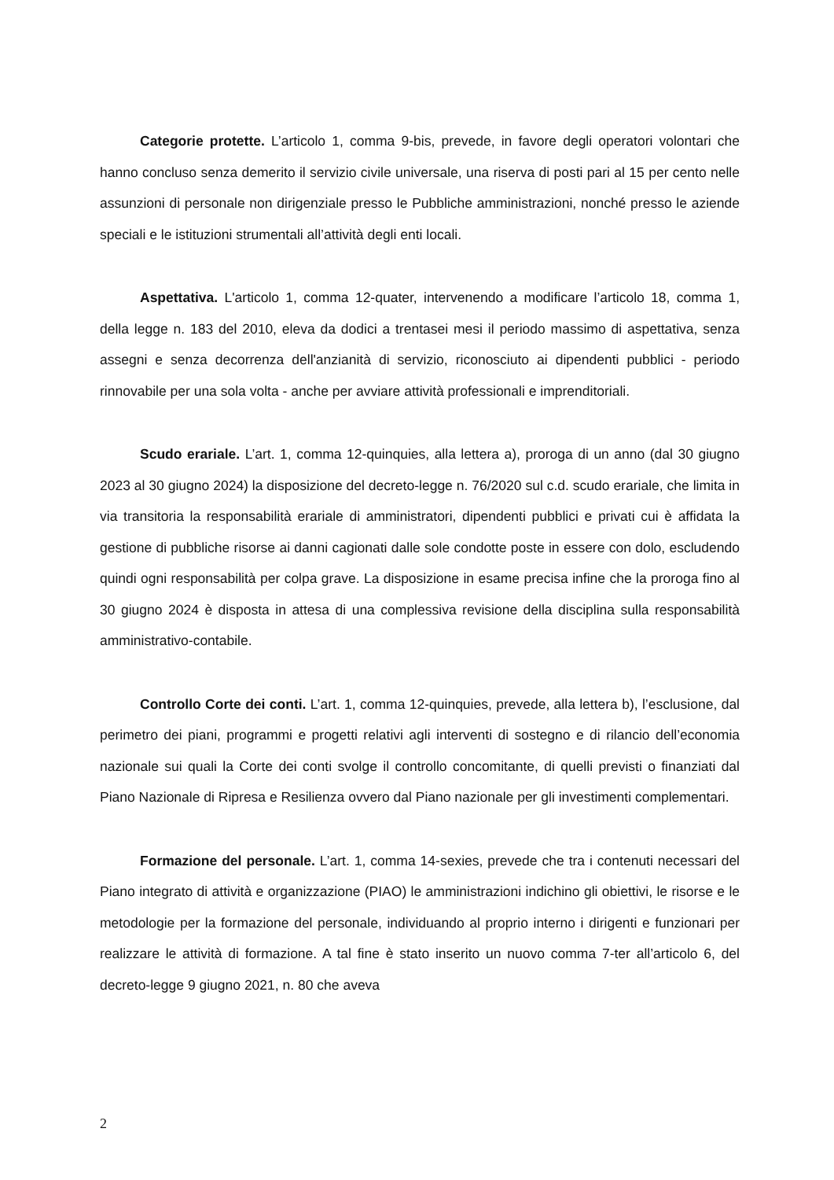Categorie protette. L’articolo 1, comma 9-bis, prevede, in favore degli operatori volontari che hanno concluso senza demerito il servizio civile universale, una riserva di posti pari al 15 per cento nelle assunzioni di personale non dirigenziale presso le Pubbliche amministrazioni, nonché presso le aziende speciali e le istituzioni strumentali all’attività degli enti locali.
Aspettativa. L'articolo 1, comma 12-quater, intervenendo a modificare l’articolo 18, comma 1, della legge n. 183 del 2010, eleva da dodici a trentasei mesi il periodo massimo di aspettativa, senza assegni e senza decorrenza dell'anzianità di servizio, riconosciuto ai dipendenti pubblici - periodo rinnovabile per una sola volta - anche per avviare attività professionali e imprenditoriali.
Scudo erariale. L’art. 1, comma 12-quinquies, alla lettera a), proroga di un anno (dal 30 giugno 2023 al 30 giugno 2024) la disposizione del decreto-legge n. 76/2020 sul c.d. scudo erariale, che limita in via transitoria la responsabilità erariale di amministratori, dipendenti pubblici e privati cui è affidata la gestione di pubbliche risorse ai danni cagionati dalle sole condotte poste in essere con dolo, escludendo quindi ogni responsabilità per colpa grave. La disposizione in esame precisa infine che la proroga fino al 30 giugno 2024 è disposta in attesa di una complessiva revisione della disciplina sulla responsabilità amministrativo-contabile.
Controllo Corte dei conti. L’art. 1, comma 12-quinquies, prevede, alla lettera b), l’esclusione, dal perimetro dei piani, programmi e progetti relativi agli interventi di sostegno e di rilancio dell’economia nazionale sui quali la Corte dei conti svolge il controllo concomitante, di quelli previsti o finanziati dal Piano Nazionale di Ripresa e Resilienza ovvero dal Piano nazionale per gli investimenti complementari.
Formazione del personale. L’art. 1, comma 14-sexies, prevede che tra i contenuti necessari del Piano integrato di attività e organizzazione (PIAO) le amministrazioni indichino gli obiettivi, le risorse e le metodologie per la formazione del personale, individuando al proprio interno i dirigenti e funzionari per realizzare le attività di formazione. A tal fine è stato inserito un nuovo comma 7-ter all’articolo 6, del decreto-legge 9 giugno 2021, n. 80 che aveva
2